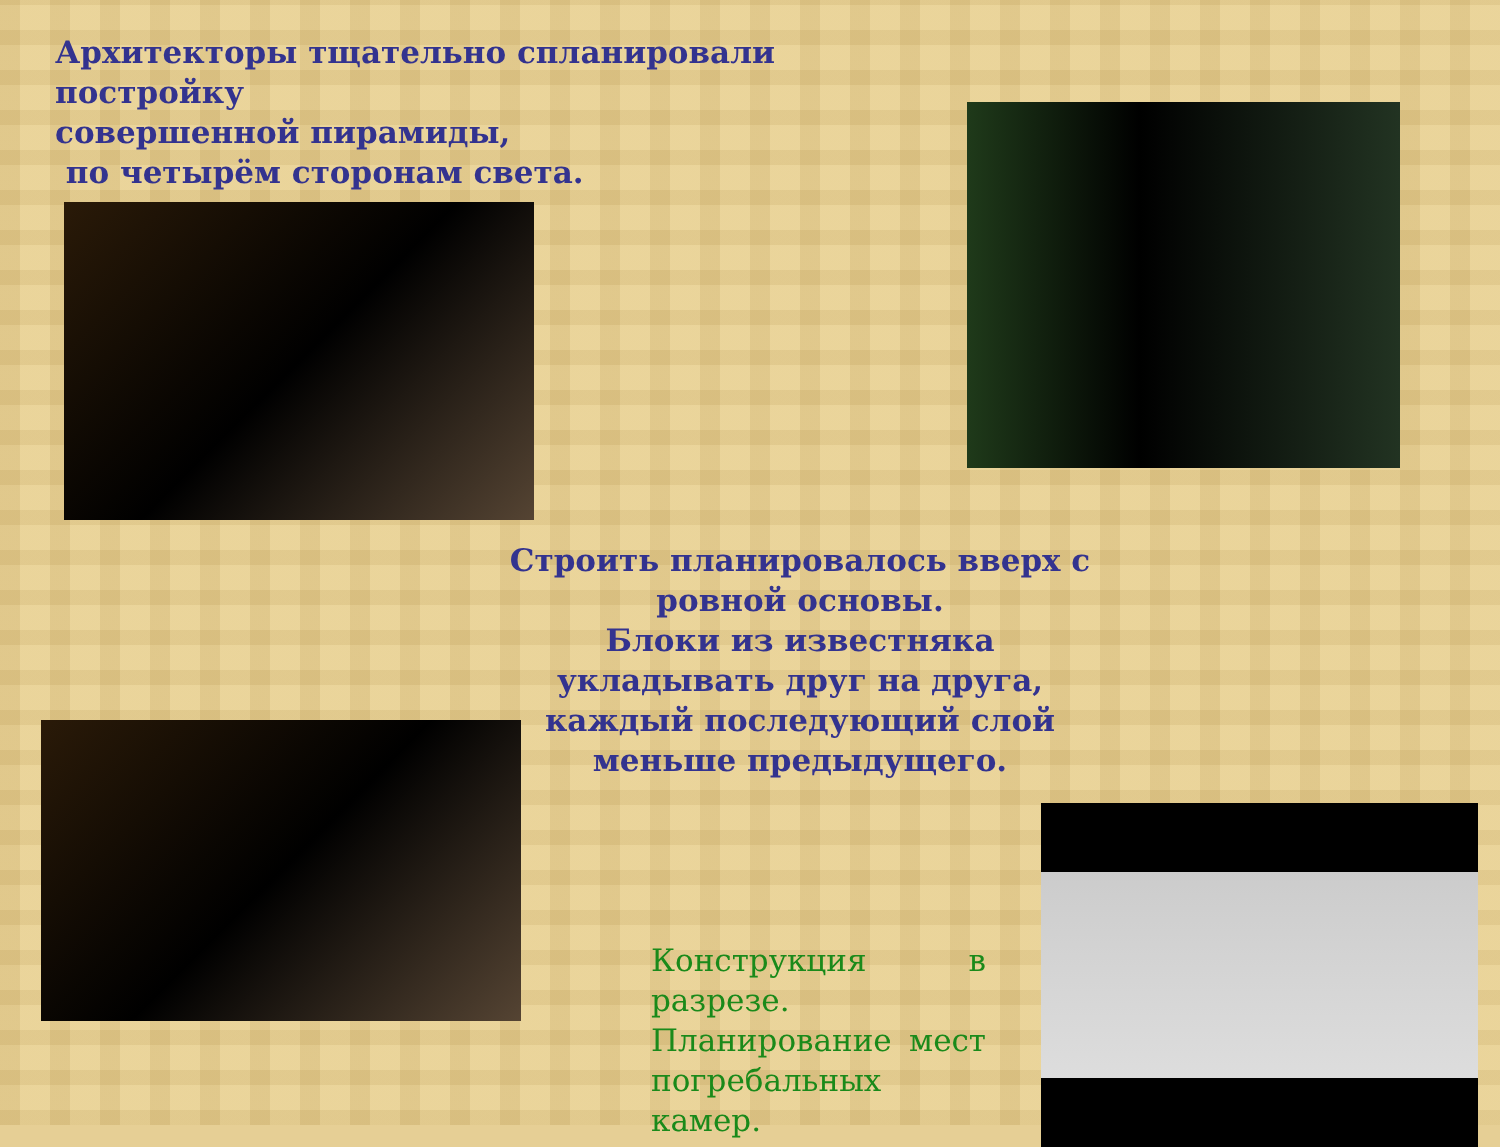Архитекторы тщательно спланировали постройку
совершенной пирамиды,
по четырём сторонам света.
Строить планировалось вверх с ровной основы.
Блоки из известняка
укладывать друг на друга,
каждый последующий слой
меньше предыдущего.
Конструкция в разрезе.
Планирование мест погребальных камер.